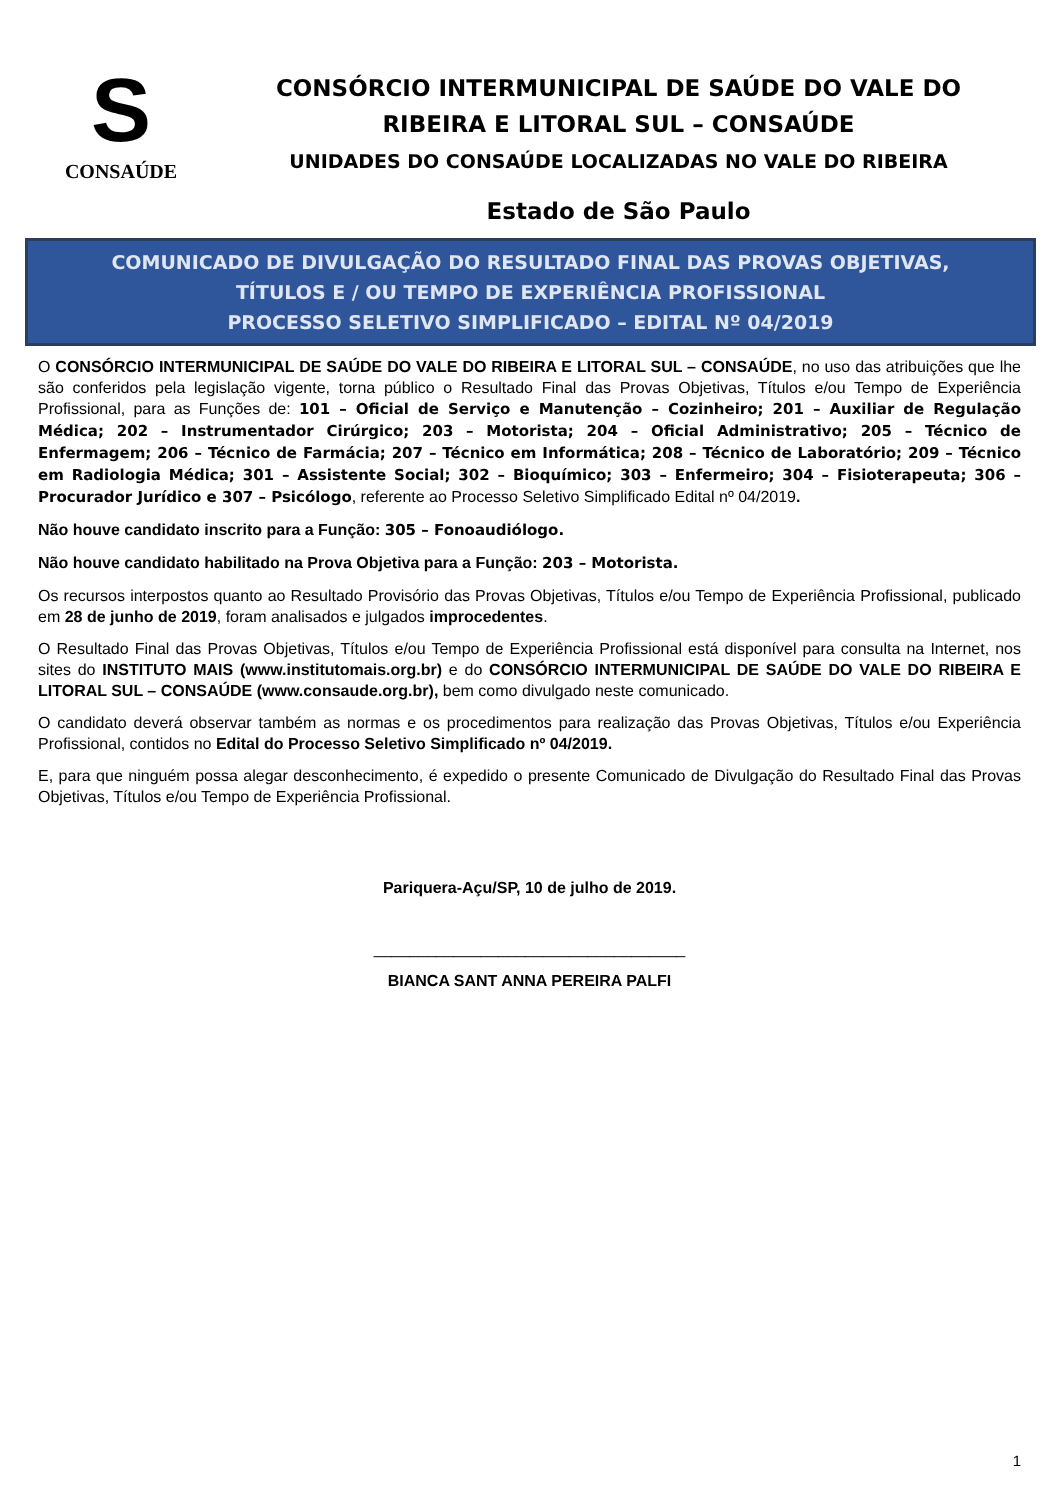S
CONSAÚDE
CONSÓRCIO INTERMUNICIPAL DE SAÚDE DO VALE DO
RIBEIRA E LITORAL SUL – CONSAÚDE
UNIDADES DO CONSAÚDE LOCALIZADAS NO VALE DO RIBEIRA
Estado de São Paulo
COMUNICADO DE DIVULGAÇÃO DO RESULTADO FINAL DAS PROVAS OBJETIVAS,
TÍTULOS E / OU TEMPO DE EXPERIÊNCIA PROFISSIONAL
PROCESSO SELETIVO SIMPLIFICADO – EDITAL Nº 04/2019
O CONSÓRCIO INTERMUNICIPAL DE SAÚDE DO VALE DO RIBEIRA E LITORAL SUL – CONSAÚDE, no uso das atribuições que lhe são conferidos pela legislação vigente, torna público o Resultado Final das Provas Objetivas, Títulos e/ou Tempo de Experiência Profissional, para as Funções de: 101 – Oficial de Serviço e Manutenção – Cozinheiro; 201 – Auxiliar de Regulação Médica; 202 – Instrumentador Cirúrgico; 203 – Motorista; 204 – Oficial Administrativo; 205 – Técnico de Enfermagem; 206 – Técnico de Farmácia; 207 – Técnico em Informática; 208 – Técnico de Laboratório; 209 – Técnico em Radiologia Médica; 301 – Assistente Social; 302 – Bioquímico; 303 – Enfermeiro; 304 – Fisioterapeuta; 306 – Procurador Jurídico e 307 – Psicólogo, referente ao Processo Seletivo Simplificado Edital nº 04/2019.
Não houve candidato inscrito para a Função: 305 – Fonoaudiólogo.
Não houve candidato habilitado na Prova Objetiva para a Função: 203 – Motorista.
Os recursos interpostos quanto ao Resultado Provisório das Provas Objetivas, Títulos e/ou Tempo de Experiência Profissional, publicado em 28 de junho de 2019, foram analisados e julgados improcedentes.
O Resultado Final das Provas Objetivas, Títulos e/ou Tempo de Experiência Profissional está disponível para consulta na Internet, nos sites do INSTITUTO MAIS (www.institutomais.org.br) e do CONSÓRCIO INTERMUNICIPAL DE SAÚDE DO VALE DO RIBEIRA E LITORAL SUL – CONSAÚDE (www.consaude.org.br), bem como divulgado neste comunicado.
O candidato deverá observar também as normas e os procedimentos para realização das Provas Objetivas, Títulos e/ou Experiência Profissional, contidos no Edital do Processo Seletivo Simplificado nº 04/2019.
E, para que ninguém possa alegar desconhecimento, é expedido o presente Comunicado de Divulgação do Resultado Final das Provas Objetivas, Títulos e/ou Tempo de Experiência Profissional.
Pariquera-Açu/SP, 10 de julho de 2019.
___________________________________
BIANCA SANT ANNA PEREIRA PALFI
1